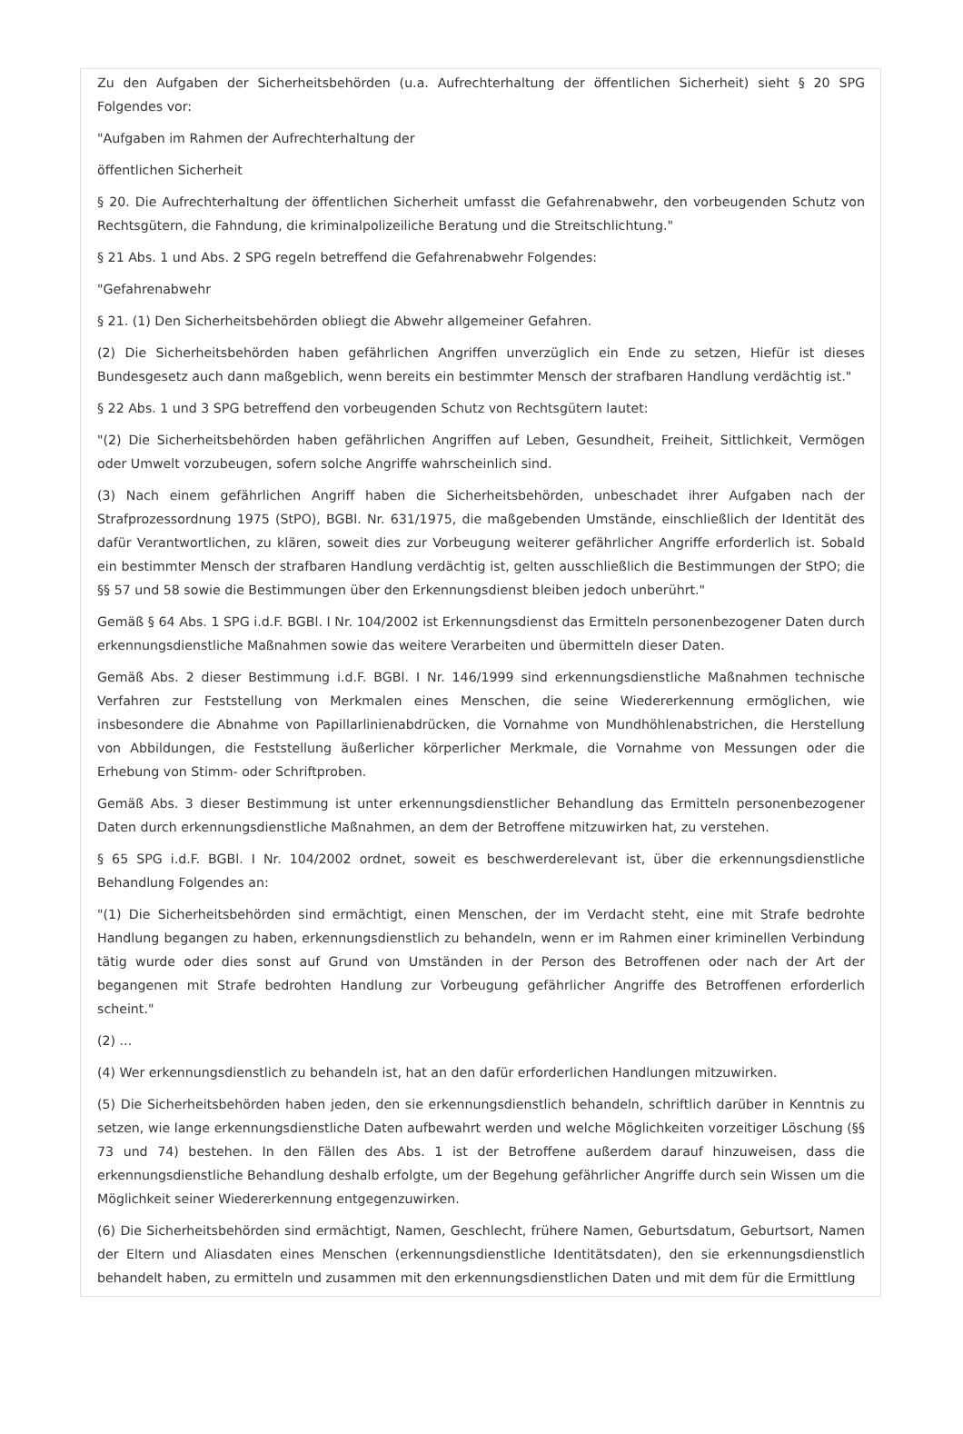Zu den Aufgaben der Sicherheitsbehörden (u.a. Aufrechterhaltung der öffentlichen Sicherheit) sieht § 20 SPG Folgendes vor:
"Aufgaben im Rahmen der Aufrechterhaltung der
öffentlichen Sicherheit
§ 20. Die Aufrechterhaltung der öffentlichen Sicherheit umfasst die Gefahrenabwehr, den vorbeugenden Schutz von Rechtsgütern, die Fahndung, die kriminalpolizeiliche Beratung und die Streitschlichtung."
§ 21 Abs. 1 und Abs. 2 SPG regeln betreffend die Gefahrenabwehr Folgendes:
"Gefahrenabwehr
§ 21. (1) Den Sicherheitsbehörden obliegt die Abwehr allgemeiner Gefahren.
(2) Die Sicherheitsbehörden haben gefährlichen Angriffen unverzüglich ein Ende zu setzen, Hiefür ist dieses Bundesgesetz auch dann maßgeblich, wenn bereits ein bestimmter Mensch der strafbaren Handlung verdächtig ist."
§ 22 Abs. 1 und 3 SPG betreffend den vorbeugenden Schutz von Rechtsgütern lautet:
"(2) Die Sicherheitsbehörden haben gefährlichen Angriffen auf Leben, Gesundheit, Freiheit, Sittlichkeit, Vermögen oder Umwelt vorzubeugen, sofern solche Angriffe wahrscheinlich sind.
(3) Nach einem gefährlichen Angriff haben die Sicherheitsbehörden, unbeschadet ihrer Aufgaben nach der Strafprozessordnung 1975 (StPO), BGBl. Nr. 631/1975, die maßgebenden Umstände, einschließlich der Identität des dafür Verantwortlichen, zu klären, soweit dies zur Vorbeugung weiterer gefährlicher Angriffe erforderlich ist. Sobald ein bestimmter Mensch der strafbaren Handlung verdächtig ist, gelten ausschließlich die Bestimmungen der StPO; die §§ 57 und 58 sowie die Bestimmungen über den Erkennungsdienst bleiben jedoch unberührt."
Gemäß § 64 Abs. 1 SPG i.d.F. BGBl. I Nr. 104/2002 ist Erkennungsdienst das Ermitteln personenbezogener Daten durch erkennungsdienstliche Maßnahmen sowie das weitere Verarbeiten und übermitteln dieser Daten.
Gemäß Abs. 2 dieser Bestimmung i.d.F. BGBl. I Nr. 146/1999 sind erkennungsdienstliche Maßnahmen technische Verfahren zur Feststellung von Merkmalen eines Menschen, die seine Wiedererkennung ermöglichen, wie insbesondere die Abnahme von Papillarlinienabdrücken, die Vornahme von Mundhöhlenabstrichen, die Herstellung von Abbildungen, die Feststellung äußerlicher körperlicher Merkmale, die Vornahme von Messungen oder die Erhebung von Stimm- oder Schriftproben.
Gemäß Abs. 3 dieser Bestimmung ist unter erkennungsdienstlicher Behandlung das Ermitteln personenbezogener Daten durch erkennungsdienstliche Maßnahmen, an dem der Betroffene mitzuwirken hat, zu verstehen.
§ 65 SPG i.d.F. BGBl. I Nr. 104/2002 ordnet, soweit es beschwerderelevant ist, über die erkennungsdienstliche Behandlung Folgendes an:
"(1) Die Sicherheitsbehörden sind ermächtigt, einen Menschen, der im Verdacht steht, eine mit Strafe bedrohte Handlung begangen zu haben, erkennungsdienstlich zu behandeln, wenn er im Rahmen einer kriminellen Verbindung tätig wurde oder dies sonst auf Grund von Umständen in der Person des Betroffenen oder nach der Art der begangenen mit Strafe bedrohten Handlung zur Vorbeugung gefährlicher Angriffe des Betroffenen erforderlich scheint."
(2) ...
(4) Wer erkennungsdienstlich zu behandeln ist, hat an den dafür erforderlichen Handlungen mitzuwirken.
(5) Die Sicherheitsbehörden haben jeden, den sie erkennungsdienstlich behandeln, schriftlich darüber in Kenntnis zu setzen, wie lange erkennungsdienstliche Daten aufbewahrt werden und welche Möglichkeiten vorzeitiger Löschung (§§ 73 und 74) bestehen. In den Fällen des Abs. 1 ist der Betroffene außerdem darauf hinzuweisen, dass die erkennungsdienstliche Behandlung deshalb erfolgte, um der Begehung gefährlicher Angriffe durch sein Wissen um die Möglichkeit seiner Wiedererkennung entgegenzuwirken.
(6) Die Sicherheitsbehörden sind ermächtigt, Namen, Geschlecht, frühere Namen, Geburtsdatum, Geburtsort, Namen der Eltern und Aliasdaten eines Menschen (erkennungsdienstliche Identitätsdaten), den sie erkennungsdienstlich behandelt haben, zu ermitteln und zusammen mit den erkennungsdienstlichen Daten und mit dem für die Ermittlung